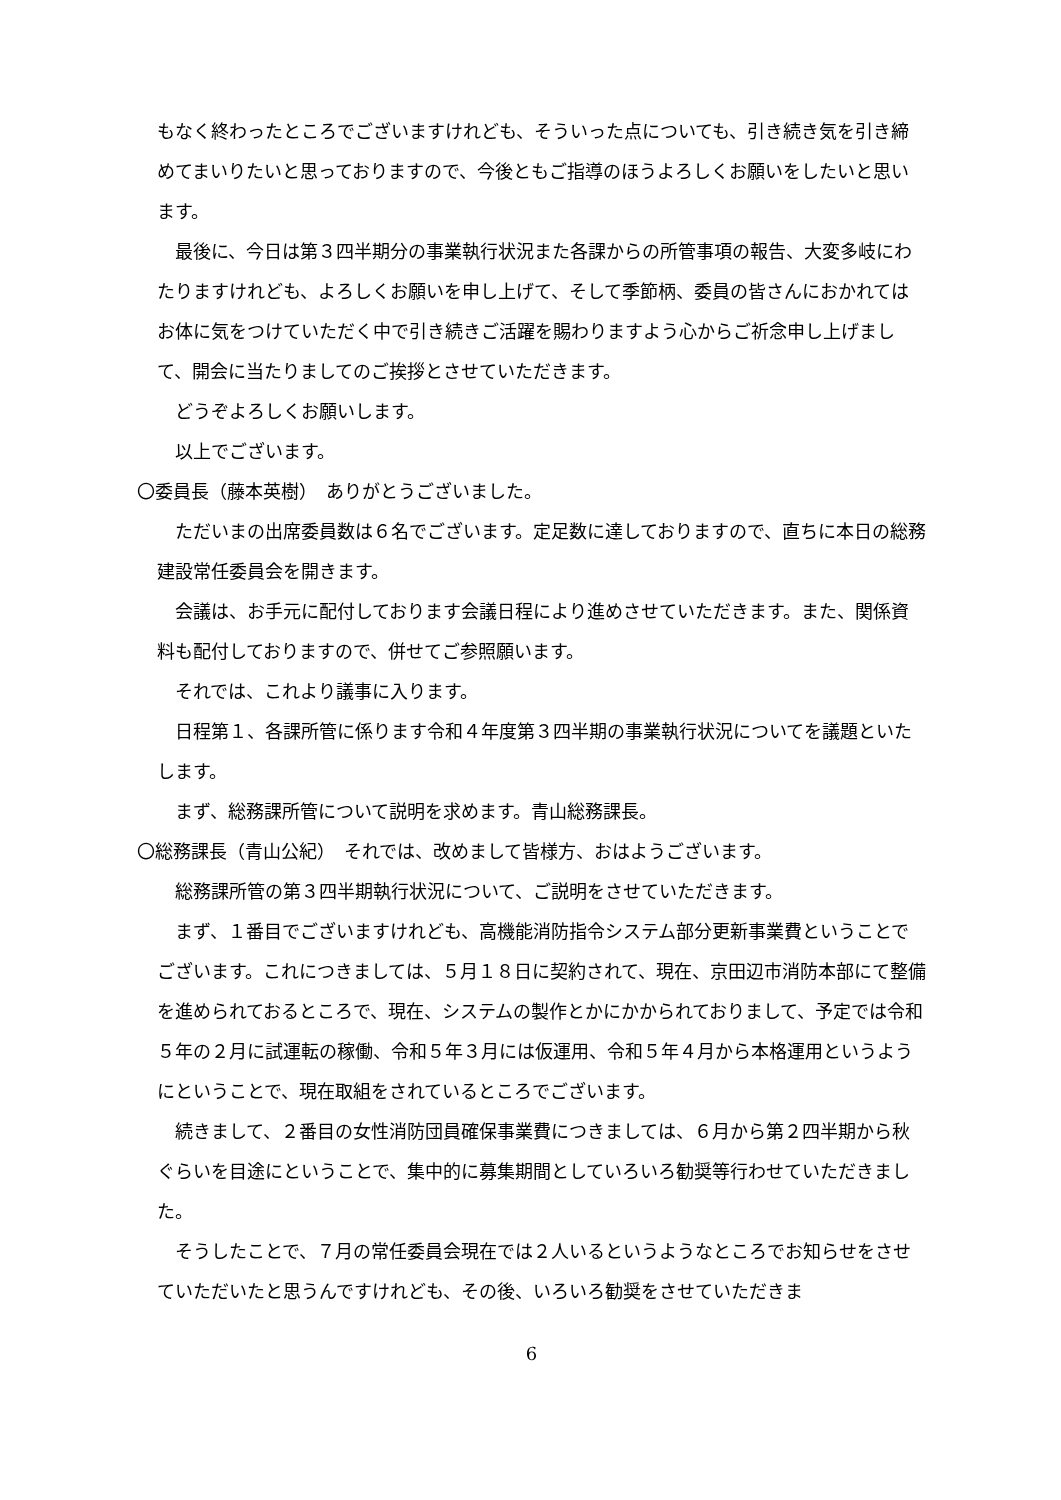もなく終わったところでございますけれども、そういった点についても、引き続き気を引き締めてまいりたいと思っておりますので、今後ともご指導のほうよろしくお願いをしたいと思います。
最後に、今日は第３四半期分の事業執行状況また各課からの所管事項の報告、大変多岐にわたりますけれども、よろしくお願いを申し上げて、そして季節柄、委員の皆さんにおかれてはお体に気をつけていただく中で引き続きご活躍を賜わりますよう心からご祈念申し上げまして、開会に当たりましてのご挨拶とさせていただきます。
どうぞよろしくお願いします。
以上でございます。
〇委員長（藤本英樹）　ありがとうございました。
ただいまの出席委員数は６名でございます。定足数に達しておりますので、直ちに本日の総務建設常任委員会を開きます。
会議は、お手元に配付しております会議日程により進めさせていただきます。また、関係資料も配付しておりますので、併せてご参照願います。
それでは、これより議事に入ります。
日程第１、各課所管に係ります令和４年度第３四半期の事業執行状況についてを議題といたします。
まず、総務課所管について説明を求めます。青山総務課長。
〇総務課長（青山公紀）　それでは、改めまして皆様方、おはようございます。
総務課所管の第３四半期執行状況について、ご説明をさせていただきます。
まず、１番目でございますけれども、高機能消防指令システム部分更新事業費ということでございます。これにつきましては、５月１８日に契約されて、現在、京田辺市消防本部にて整備を進められておるところで、現在、システムの製作とかにかかられておりまして、予定では令和５年の２月に試運転の稼働、令和５年３月には仮運用、令和５年４月から本格運用というようにということで、現在取組をされているところでございます。
続きまして、２番目の女性消防団員確保事業費につきましては、６月から第２四半期から秋ぐらいを目途にということで、集中的に募集期間としていろいろ勧奨等行わせていただきました。
そうしたことで、７月の常任委員会現在では２人いるというようなところでお知らせをさせていただいたと思うんですけれども、その後、いろいろ勧奨をさせていただきま
6